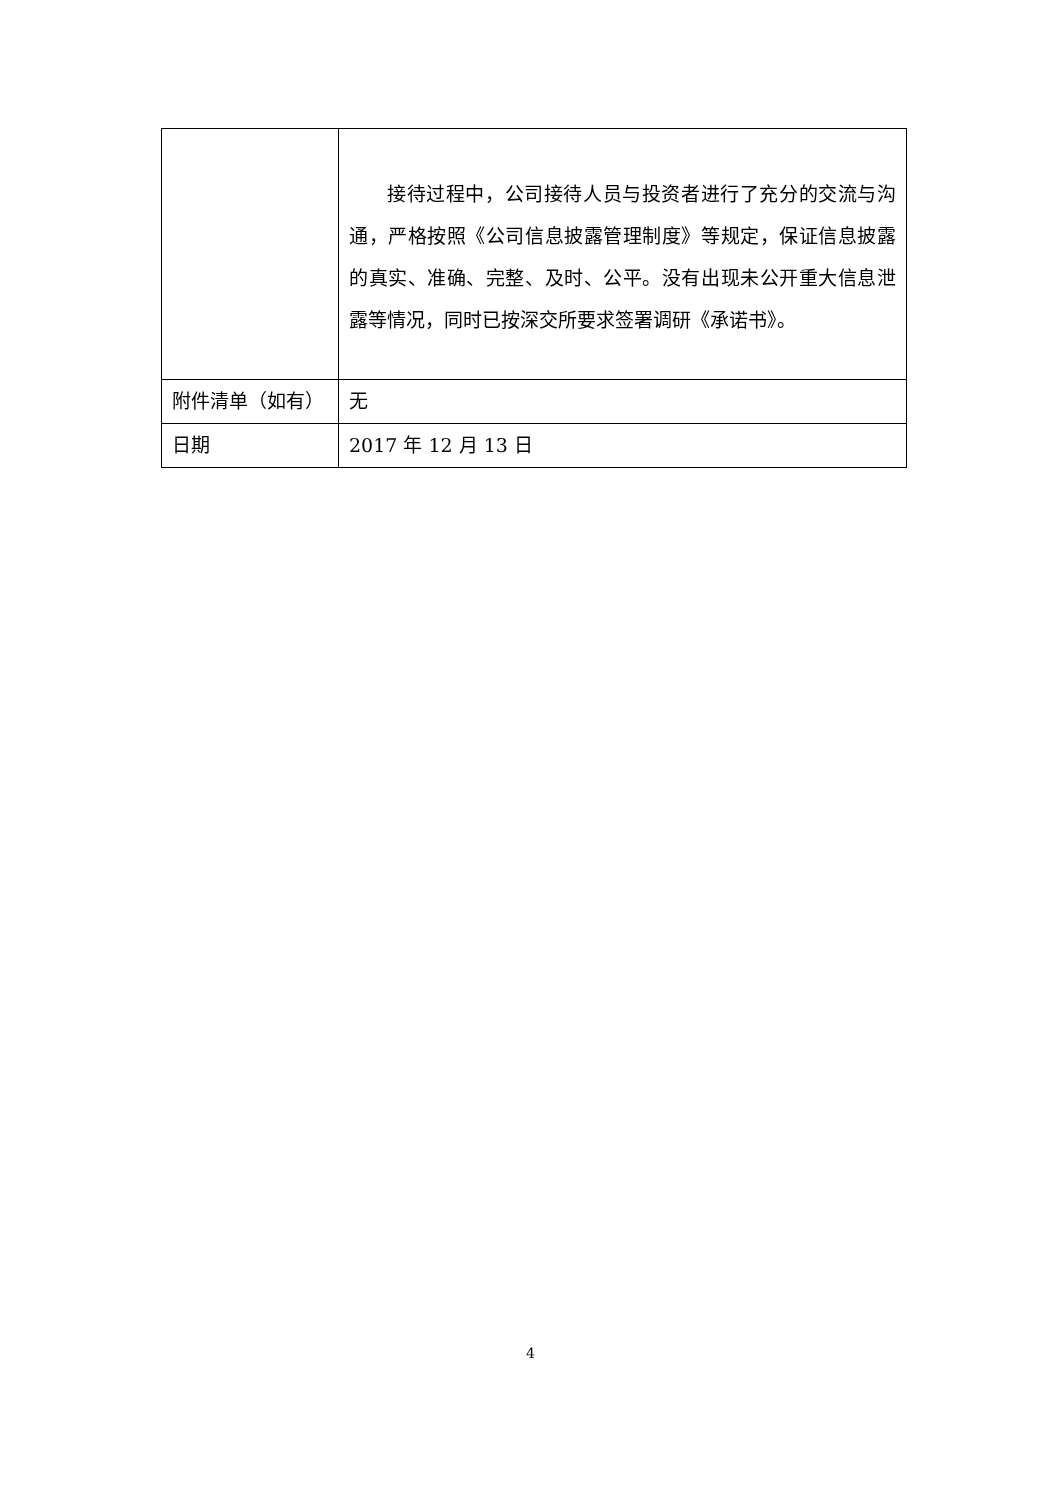| | 接待过程中，公司接待人员与投资者进行了充分的交流与沟通，严格按照《公司信息披露管理制度》等规定，保证信息披露的真实、准确、完整、及时、公平。没有出现未公开重大信息泄露等情况，同时已按深交所要求签署调研《承诺书》。 |
| 附件清单（如有） | 无 |
| 日期 | 2017 年 12 月 13 日 |
4